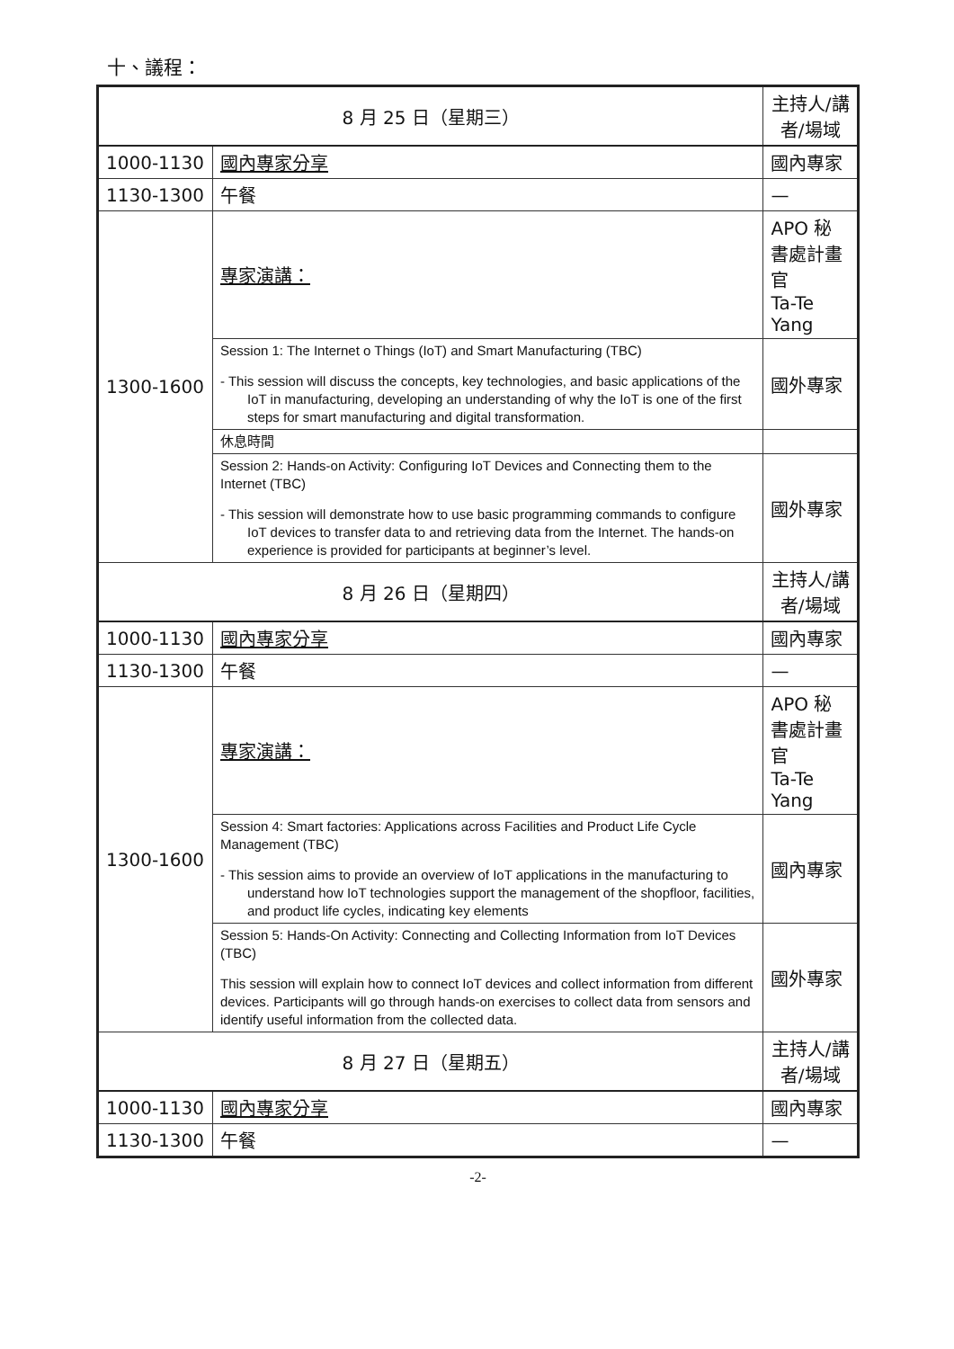十、議程：
| 8 月 25 日（星期三） | | 主持人/講者/場域 |
| 1000-1130 | 國內專家分享 | 國內專家 |
| 1130-1300 | 午餐 | — |
| 1300-1600 | 專家演講： | APO 秘書處計畫官 Ta-Te Yang |
| | Session 1: The Internet o Things (IoT) and Smart Manufacturing (TBC) - This session will discuss the concepts, key technologies, and basic applications of the IoT in manufacturing, developing an understanding of why the IoT is one of the first steps for smart manufacturing and digital transformation. | 國外專家 |
| | 休息時間 | |
| | Session 2: Hands-on Activity: Configuring IoT Devices and Connecting them to the Internet (TBC) - This session will demonstrate how to use basic programming commands to configure IoT devices to transfer data to and retrieving data from the Internet. The hands-on experience is provided for participants at beginner’s level. | 國外專家 |
| 8 月 26 日（星期四） | | 主持人/講者/場域 |
| 1000-1130 | 國內專家分享 | 國內專家 |
| 1130-1300 | 午餐 | — |
| 1300-1600 | 專家演講： | APO 秘書處計畫官 Ta-Te Yang |
| | Session 4: Smart factories: Applications across Facilities and Product Life Cycle Management (TBC) - This session aims to provide an overview of IoT applications in the manufacturing to understand how IoT technologies support the management of the shopfloor, facilities, and product life cycles, indicating key elements | 國內專家 |
| | Session 5: Hands-On Activity: Connecting and Collecting Information from IoT Devices (TBC) This session will explain how to connect IoT devices and collect information from different devices. Participants will go through hands-on exercises to collect data from sensors and identify useful information from the collected data. | 國外專家 |
| 8 月 27 日（星期五） | | 主持人/講者/場域 |
| 1000-1130 | 國內專家分享 | 國內專家 |
| 1130-1300 | 午餐 | — |
-2-